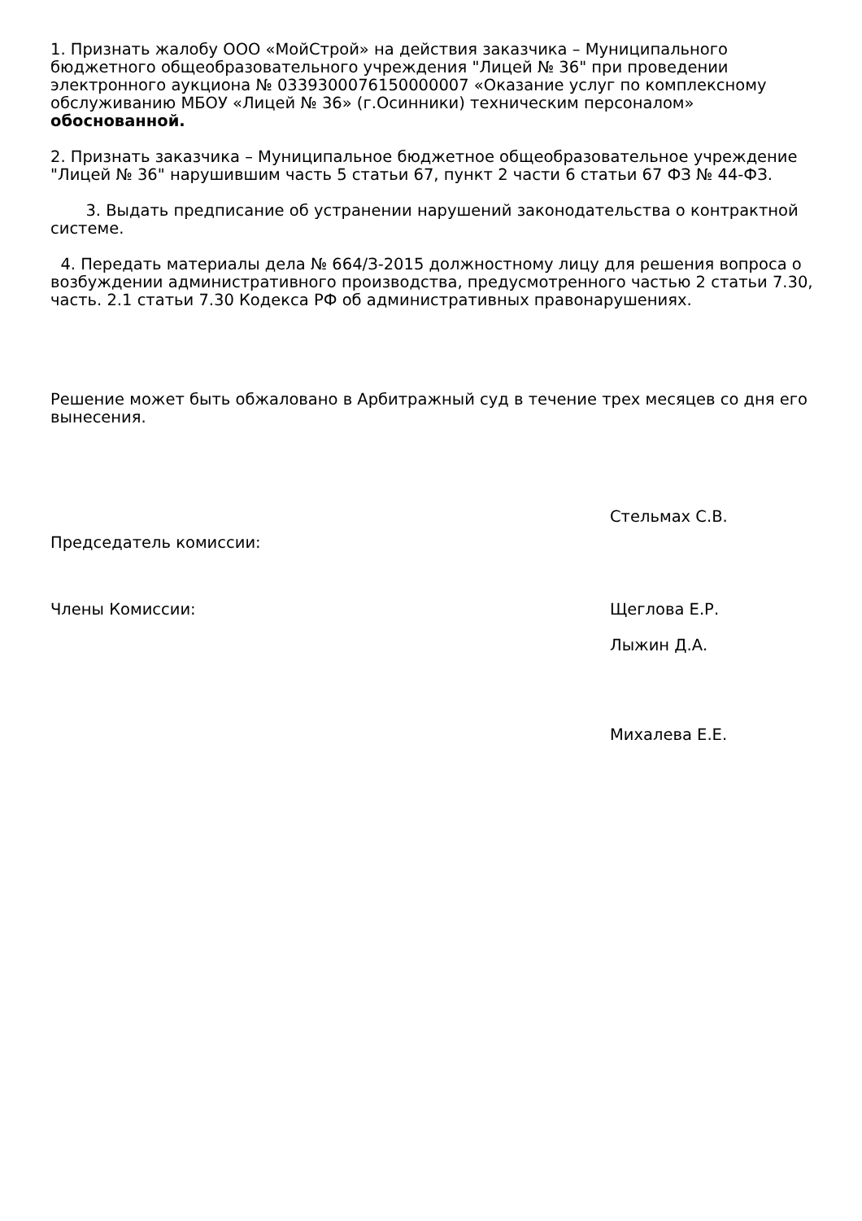1. Признать жалобу ООО «МойСтрой» на действия заказчика – Муниципального бюджетного общеобразовательного учреждения "Лицей № 36" при проведении электронного аукциона № 0339300076150000007 «Оказание услуг по комплексному обслуживанию МБОУ «Лицей № 36» (г.Осинники) техническим персоналом» обоснованной.
2. Признать заказчика – Муниципальное бюджетное общеобразовательное учреждение "Лицей № 36" нарушившим часть 5 статьи 67, пункт 2 части 6 статьи 67 ФЗ № 44-ФЗ.
3. Выдать предписание об устранении нарушений законодательства о контрактной системе.
4. Передать материалы дела № 664/З-2015 должностному лицу для решения вопроса о возбуждении административного производства, предусмотренного частью 2 статьи 7.30, часть. 2.1 статьи 7.30 Кодекса РФ об административных правонарушениях.
Решение может быть обжаловано в Арбитражный суд в течение трех месяцев со дня его вынесения.
Председатель комиссии:
Стельмах С.В.
Члены Комиссии: Щеглова Е.Р.
Лыжин Д.А.
Михалева Е.Е.